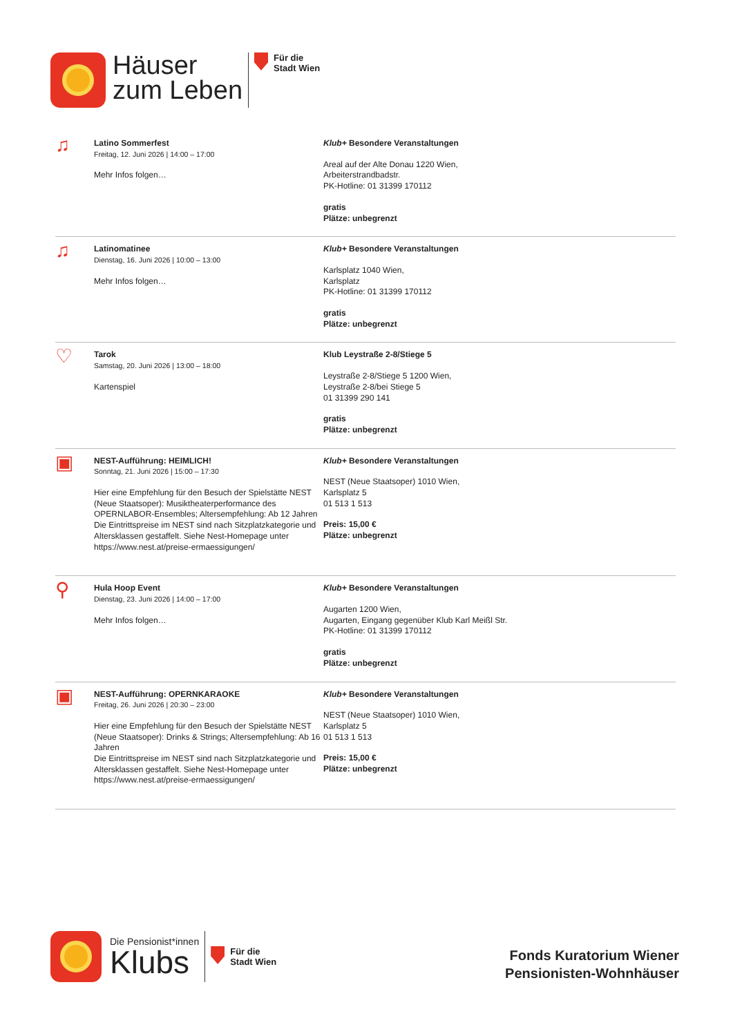Häuser
zum Leben
Für die
Stadt Wien
♫
Latino Sommerfest
Freitag, 12. Juni 2026 | 14:00 – 17:00
Mehr Infos folgen…
Klub+ Besondere Veranstaltungen
Areal auf der Alte Donau 1220 Wien,
Arbeiterstrandbadstr.
PK-Hotline: 01 31399 170112
gratis
Plätze: unbegrenzt
♫
Latinomatinee
Dienstag, 16. Juni 2026 | 10:00 – 13:00
Mehr Infos folgen…
Klub+ Besondere Veranstaltungen
Karlsplatz 1040 Wien,
Karlsplatz
PK-Hotline: 01 31399 170112
gratis
Plätze: unbegrenzt
♡
Tarok
Samstag, 20. Juni 2026 | 13:00 – 18:00
Kartenspiel
Klub Leystraße 2-8/Stiege 5
Leystraße 2-8/Stiege 5 1200 Wien,
Leystraße 2-8/bei Stiege 5
01 31399 290 141
gratis
Plätze: unbegrenzt
▣
NEST-Aufführung: HEIMLICH!
Sonntag, 21. Juni 2026 | 15:00 – 17:30
Hier eine Empfehlung für den Besuch der Spielstätte NEST (Neue Staatsoper): Musiktheaterperformance des OPERNLABOR-Ensembles; Altersempfehlung: Ab 12 Jahren
Die Eintrittspreise im NEST sind nach Sitzplatzkategorie und Altersklassen gestaffelt. Siehe Nest-Homepage unter https://www.nest.at/preise-ermaessigungen/
Klub+ Besondere Veranstaltungen
NEST (Neue Staatsoper) 1010 Wien,
Karlsplatz 5
01 513 1 513
Preis: 15,00 €
Plätze: unbegrenzt
⚲
Hula Hoop Event
Dienstag, 23. Juni 2026 | 14:00 – 17:00
Mehr Infos folgen…
Klub+ Besondere Veranstaltungen
Augarten 1200 Wien,
Augarten, Eingang gegenüber Klub Karl Meißl Str.
PK-Hotline: 01 31399 170112
gratis
Plätze: unbegrenzt
▣
NEST-Aufführung: OPERNKARAOKE
Freitag, 26. Juni 2026 | 20:30 – 23:00
Hier eine Empfehlung für den Besuch der Spielstätte NEST (Neue Staatsoper): Drinks & Strings; Altersempfehlung: Ab 16 Jahren
Die Eintrittspreise im NEST sind nach Sitzplatzkategorie und Altersklassen gestaffelt. Siehe Nest-Homepage unter https://www.nest.at/preise-ermaessigungen/
Klub+ Besondere Veranstaltungen
NEST (Neue Staatsoper) 1010 Wien,
Karlsplatz 5
01 513 1 513
Preis: 15,00 €
Plätze: unbegrenzt
Die Pensionist*innen
Klubs
Für die
Stadt Wien
Fonds Kuratorium Wiener
Pensionisten-Wohnhäuser